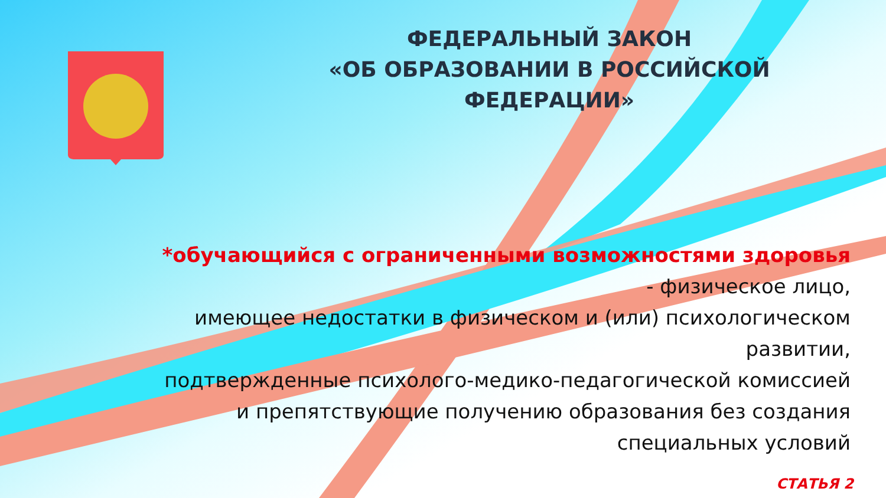ФЕДЕРАЛЬНЫЙ ЗАКОН
«ОБ ОБРАЗОВАНИИ В РОССИЙСКОЙ ФЕДЕРАЦИИ»
*обучающийся с ограниченными возможностями здоровья
- физическое лицо,
имеющее недостатки в физическом и (или) психологическом
развитии,
подтвержденные психолого-медико-педагогической комиссией
и препятствующие получению образования без создания
специальных условий
СТАТЬЯ 2